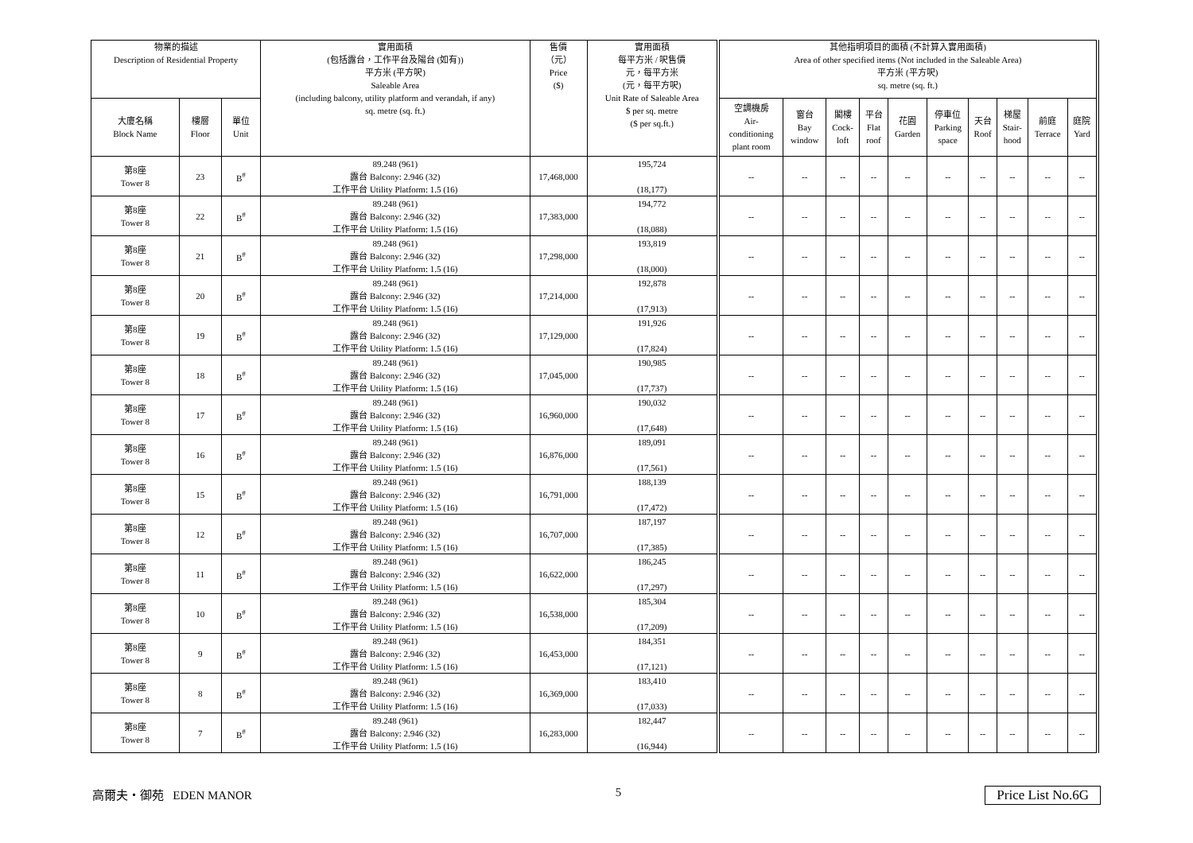| 物業的描述 Description of Residential Property | | | 實用面積 (包括露台，工作平台及陽台 (如有)) 平方米 (平方呎) Saleable Area (including balcony, utility platform and verandah, if any) sq. metre (sq. ft.) | 售價 （元） Price ($) | 實用面積 每平方米 / 呎售價 元，每平方米 (元，每平方呎) Unit Rate of Saleable Area $ per sq. metre ($ per sq.ft.) | 其他指明項目的面積 (不計算入實用面積) Area of other specified items (Not included in the Saleable Area) 平方米 (平方呎) sq. metre (sq. ft.) | | | | | | | | | |
| --- | --- | --- | --- | --- | --- | --- | --- | --- | --- | --- | --- | --- | --- | --- | --- |
| 大廈名稱 Block Name | 樓層 Floor | 單位 Unit | | | | 空調機房 Air- conditioning plant room | 窗台 Bay window | 閣樓 Cock- loft | 平台 Flat roof | 花園 Garden | 停車位 Parking space | 天台 Roof | 梯屋 Stair- hood | 前庭 Terrace | 庭院 Yard |
| 第8座 Tower 8 | 23 | B<sup>#</sup> | 89.248 (961) 露台 Balcony: 2.946 (32) 工作平台 Utility Platform: 1.5 (16) | 17,468,000 | 195,724 (18,177) | -- | -- | -- | -- | -- | -- | -- | -- | -- | -- |
| 第8座 Tower 8 | 22 | B<sup>#</sup> | 89.248 (961) 露台 Balcony: 2.946 (32) 工作平台 Utility Platform: 1.5 (16) | 17,383,000 | 194,772 (18,088) | -- | -- | -- | -- | -- | -- | -- | -- | -- | -- |
| 第8座 Tower 8 | 21 | B<sup>#</sup> | 89.248 (961) 露台 Balcony: 2.946 (32) 工作平台 Utility Platform: 1.5 (16) | 17,298,000 | 193,819 (18,000) | -- | -- | -- | -- | -- | -- | -- | -- | -- | -- |
| 第8座 Tower 8 | 20 | B<sup>#</sup> | 89.248 (961) 露台 Balcony: 2.946 (32) 工作平台 Utility Platform: 1.5 (16) | 17,214,000 | 192,878 (17,913) | -- | -- | -- | -- | -- | -- | -- | -- | -- | -- |
| 第8座 Tower 8 | 19 | B<sup>#</sup> | 89.248 (961) 露台 Balcony: 2.946 (32) 工作平台 Utility Platform: 1.5 (16) | 17,129,000 | 191,926 (17,824) | -- | -- | -- | -- | -- | -- | -- | -- | -- | -- |
| 第8座 Tower 8 | 18 | B<sup>#</sup> | 89.248 (961) 露台 Balcony: 2.946 (32) 工作平台 Utility Platform: 1.5 (16) | 17,045,000 | 190,985 (17,737) | -- | -- | -- | -- | -- | -- | -- | -- | -- | -- |
| 第8座 Tower 8 | 17 | B<sup>#</sup> | 89.248 (961) 露台 Balcony: 2.946 (32) 工作平台 Utility Platform: 1.5 (16) | 16,960,000 | 190,032 (17,648) | -- | -- | -- | -- | -- | -- | -- | -- | -- | -- |
| 第8座 Tower 8 | 16 | B<sup>#</sup> | 89.248 (961) 露台 Balcony: 2.946 (32) 工作平台 Utility Platform: 1.5 (16) | 16,876,000 | 189,091 (17,561) | -- | -- | -- | -- | -- | -- | -- | -- | -- | -- |
| 第8座 Tower 8 | 15 | B<sup>#</sup> | 89.248 (961) 露台 Balcony: 2.946 (32) 工作平台 Utility Platform: 1.5 (16) | 16,791,000 | 188,139 (17,472) | -- | -- | -- | -- | -- | -- | -- | -- | -- | -- |
| 第8座 Tower 8 | 12 | B<sup>#</sup> | 89.248 (961) 露台 Balcony: 2.946 (32) 工作平台 Utility Platform: 1.5 (16) | 16,707,000 | 187,197 (17,385) | -- | -- | -- | -- | -- | -- | -- | -- | -- | -- |
| 第8座 Tower 8 | 11 | B<sup>#</sup> | 89.248 (961) 露台 Balcony: 2.946 (32) 工作平台 Utility Platform: 1.5 (16) | 16,622,000 | 186,245 (17,297) | -- | -- | -- | -- | -- | -- | -- | -- | -- | -- |
| 第8座 Tower 8 | 10 | B<sup>#</sup> | 89.248 (961) 露台 Balcony: 2.946 (32) 工作平台 Utility Platform: 1.5 (16) | 16,538,000 | 185,304 (17,209) | -- | -- | -- | -- | -- | -- | -- | -- | -- | -- |
| 第8座 Tower 8 | 9 | B<sup>#</sup> | 89.248 (961) 露台 Balcony: 2.946 (32) 工作平台 Utility Platform: 1.5 (16) | 16,453,000 | 184,351 (17,121) | -- | -- | -- | -- | -- | -- | -- | -- | -- | -- |
| 第8座 Tower 8 | 8 | B<sup>#</sup> | 89.248 (961) 露台 Balcony: 2.946 (32) 工作平台 Utility Platform: 1.5 (16) | 16,369,000 | 183,410 (17,033) | -- | -- | -- | -- | -- | -- | -- | -- | -- | -- |
| 第8座 Tower 8 | 7 | B<sup>#</sup> | 89.248 (961) 露台 Balcony: 2.946 (32) 工作平台 Utility Platform: 1.5 (16) | 16,283,000 | 182,447 (16,944) | -- | -- | -- | -- | -- | -- | -- | -- | -- | -- |
高爾夫・御苑 EDEN MANOR 5 Price List No.6G